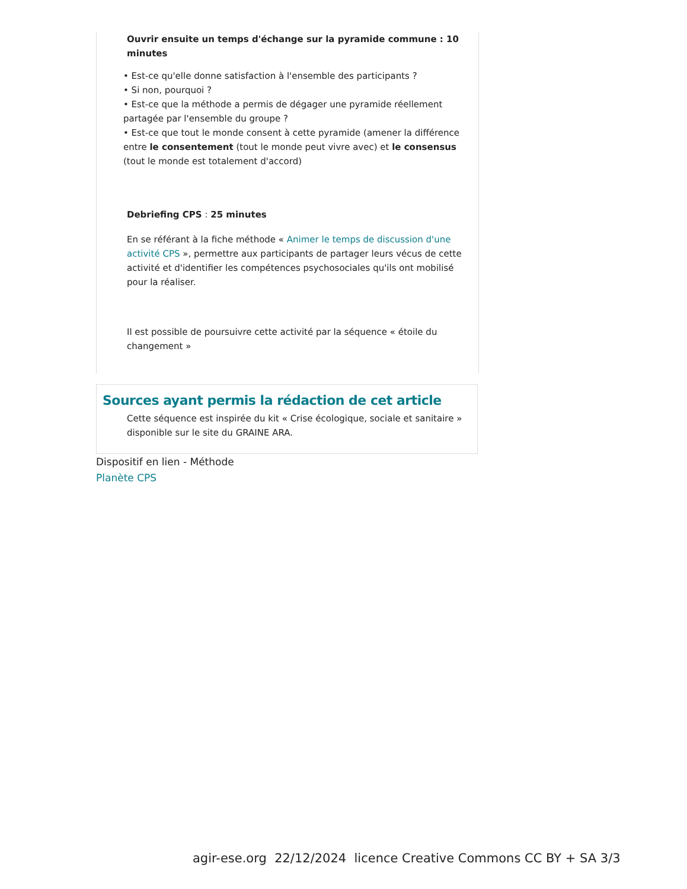Ouvrir ensuite un temps d'échange sur la pyramide commune : 10 minutes
• Est-ce qu'elle donne satisfaction à l'ensemble des participants ?
• Si non, pourquoi ?
• Est-ce que la méthode a permis de dégager une pyramide réellement partagée par l'ensemble du groupe ?
• Est-ce que tout le monde consent à cette pyramide (amener la différence entre le consentement (tout le monde peut vivre avec) et le consensus (tout le monde est totalement d'accord)
Debriefing CPS : 25 minutes
En se référant à la fiche méthode « Animer le temps de discussion d'une activité CPS », permettre aux participants de partager leurs vécus de cette activité et d'identifier les compétences psychosociales qu'ils ont mobilisé pour la réaliser.
Il est possible de poursuivre cette activité par la séquence « étoile du changement »
Sources ayant permis la rédaction de cet article
Cette séquence est inspirée du kit « Crise écologique, sociale et sanitaire » disponible sur le site du GRAINE ARA.
Dispositif en lien - Méthode
Planète CPS
agir-ese.org 22/12/2024 licence Creative Commons CC BY + SA 3/3